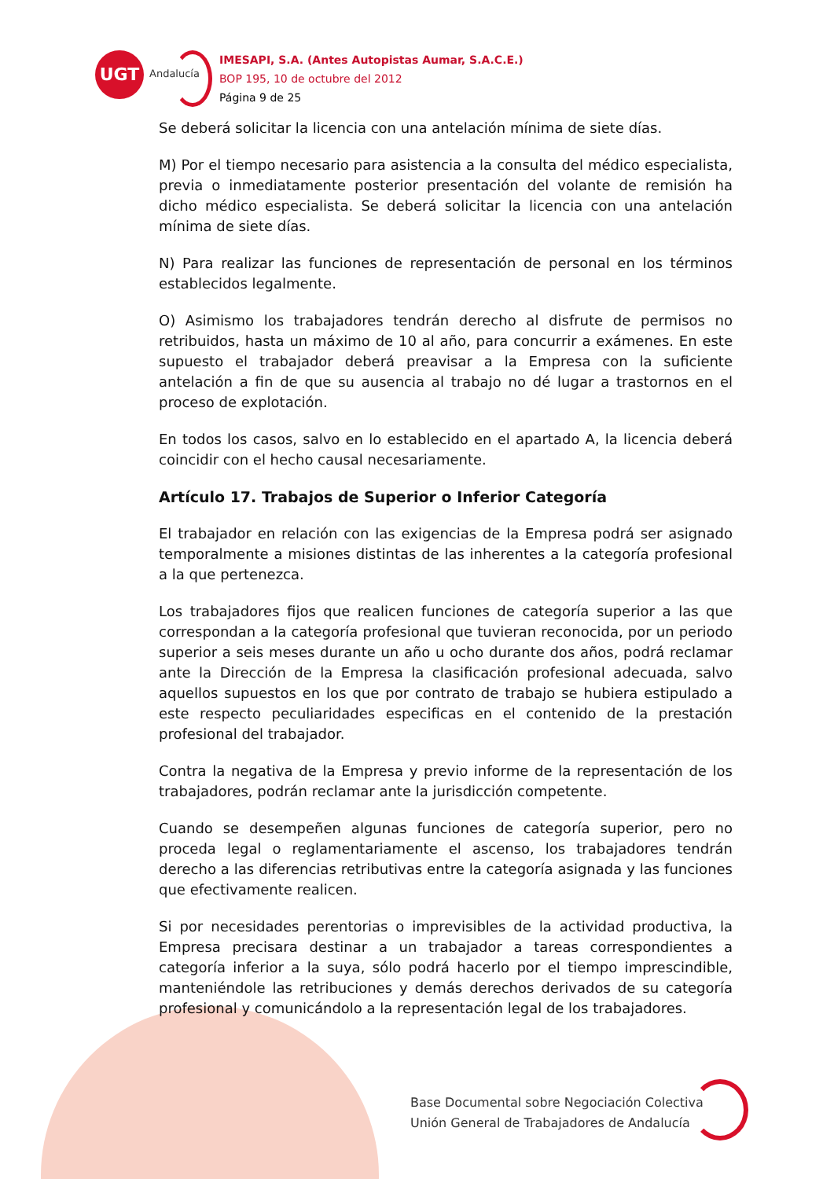UGT
Andalucía
IMESAPI, S.A. (Antes Autopistas Aumar, S.A.C.E.)
BOP 195, 10 de octubre del 2012
Página 9 de 25
Se deberá solicitar la licencia con una antelación mínima de siete días.
M) Por el tiempo necesario para asistencia a la consulta del médico especialista, previa o inmediatamente posterior presentación del volante de remisión ha dicho médico especialista. Se deberá solicitar la licencia con una antelación mínima de siete días.
N) Para realizar las funciones de representación de personal en los términos establecidos legalmente.
O) Asimismo los trabajadores tendrán derecho al disfrute de permisos no retribuidos, hasta un máximo de 10 al año, para concurrir a exámenes. En este supuesto el trabajador deberá preavisar a la Empresa con la suficiente antelación a fin de que su ausencia al trabajo no dé lugar a trastornos en el proceso de explotación.
En todos los casos, salvo en lo establecido en el apartado A, la licencia deberá coincidir con el hecho causal necesariamente.
Artículo 17. Trabajos de Superior o Inferior Categoría
El trabajador en relación con las exigencias de la Empresa podrá ser asignado temporalmente a misiones distintas de las inherentes a la categoría profesional a la que pertenezca.
Los trabajadores fijos que realicen funciones de categoría superior a las que correspondan a la categoría profesional que tuvieran reconocida, por un periodo superior a seis meses durante un año u ocho durante dos años, podrá reclamar ante la Dirección de la Empresa la clasificación profesional adecuada, salvo aquellos supuestos en los que por contrato de trabajo se hubiera estipulado a este respecto peculiaridades especificas en el contenido de la prestación profesional del trabajador.
Contra la negativa de la Empresa y previo informe de la representación de los trabajadores, podrán reclamar ante la jurisdicción competente.
Cuando se desempeñen algunas funciones de categoría superior, pero no proceda legal o reglamentariamente el ascenso, los trabajadores tendrán derecho a las diferencias retributivas entre la categoría asignada y las funciones que efectivamente realicen.
Si por necesidades perentorias o imprevisibles de la actividad productiva, la Empresa precisara destinar a un trabajador a tareas correspondientes a categoría inferior a la suya, sólo podrá hacerlo por el tiempo imprescindible, manteniéndole las retribuciones y demás derechos derivados de su categoría profesional y comunicándolo a la representación legal de los trabajadores.
Base Documental sobre Negociación Colectiva
Unión General de Trabajadores de Andalucía